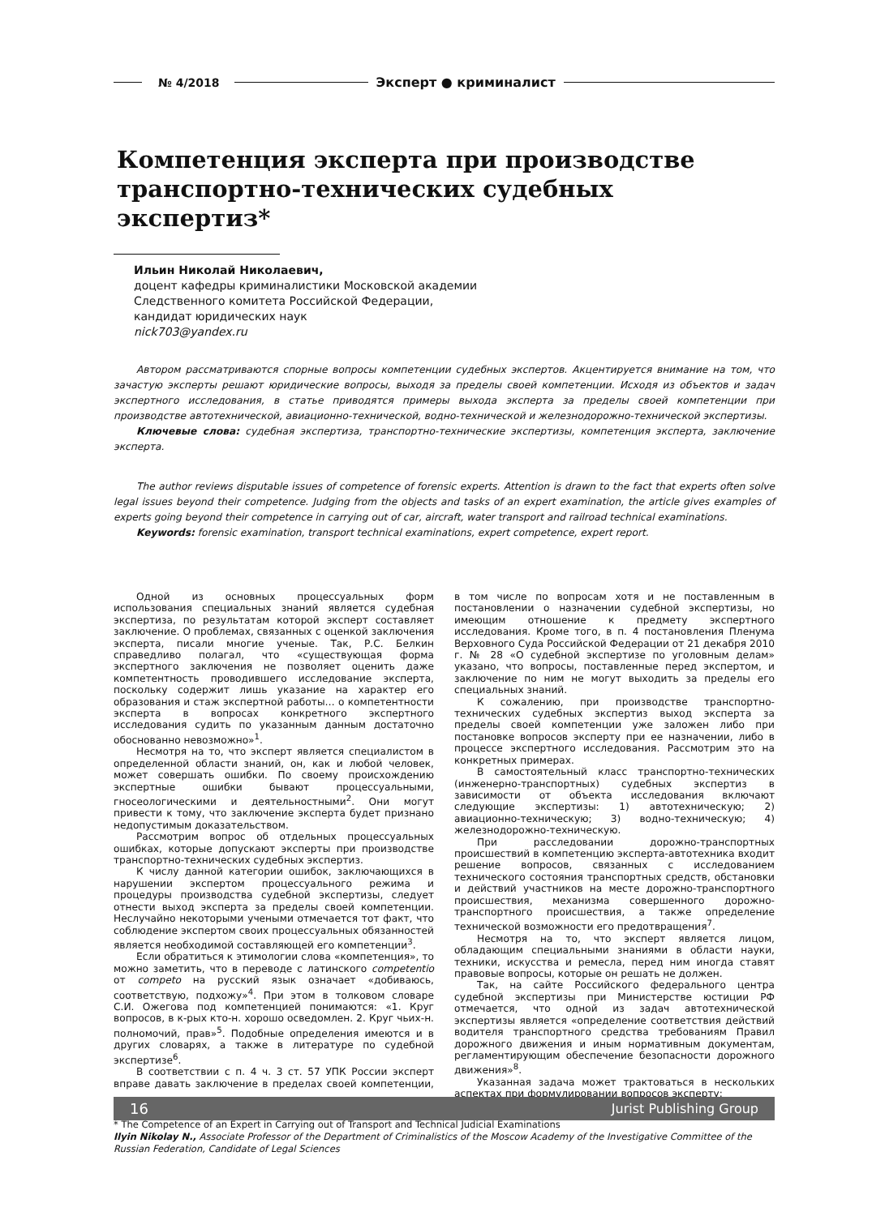№ 4/2018 Эксперт ● криминалист
Компетенция эксперта при производстве транспортно-технических судебных экспертиз*
Ильин Николай Николаевич,
доцент кафедры криминалистики Московской академии
Следственного комитета Российской Федерации,
кандидат юридических наук
nick703@yandex.ru
Автором рассматриваются спорные вопросы компетенции судебных экспертов. Акцентируется внимание на том, что зачастую эксперты решают юридические вопросы, выходя за пределы своей компетенции. Исходя из объектов и задач экспертного исследования, в статье приводятся примеры выхода эксперта за пределы своей компетенции при производстве автотехнической, авиационно-технической, водно-технической и железнодорожно-технической экспертизы.
Ключевые слова: судебная экспертиза, транспортно-технические экспертизы, компетенция эксперта, заключение эксперта.
The author reviews disputable issues of competence of forensic experts. Attention is drawn to the fact that experts often solve legal issues beyond their competence. Judging from the objects and tasks of an expert examination, the article gives examples of experts going beyond their competence in carrying out of car, aircraft, water transport and railroad technical examinations.
Keywords: forensic examination, transport technical examinations, expert competence, expert report.
Одной из основных процессуальных форм использования специальных знаний является судебная экспертиза, по результатам которой эксперт составляет заключение. О проблемах, связанных с оценкой заключения эксперта, писали многие ученые. Так, Р.С. Белкин справедливо полагал, что «существующая форма экспертного заключения не позволяет оценить даже компетентность проводившего исследование эксперта, поскольку содержит лишь указание на характер его образования и стаж экспертной работы… о компетентности эксперта в вопросах конкретного экспертного исследования судить по указанным данным достаточно обоснованно невозможно»<sup>1</sup>.
Несмотря на то, что эксперт является специалистом в определенной области знаний, он, как и любой человек, может совершать ошибки. По своему происхождению экспертные ошибки бывают процессуальными, гносеологическими и деятельностными<sup>2</sup>. Они могут привести к тому, что заключение эксперта будет признано недопустимым доказательством.
Рассмотрим вопрос об отдельных процессуальных ошибках, которые допускают эксперты при производстве транспортно-технических судебных экспертиз.
К числу данной категории ошибок, заключающихся в нарушении экспертом процессуального режима и процедуры производства судебной экспертизы, следует отнести выход эксперта за пределы своей компетенции. Неслучайно некоторыми учеными отмечается тот факт, что соблюдение экспертом своих процессуальных обязанностей является необходимой составляющей его компетенции<sup>3</sup>.
Если обратиться к этимологии слова «компетенция», то можно заметить, что в переводе с латинского competentio от competo на русский язык означает «добиваюсь, соответствую, подхожу»<sup>4</sup>. При этом в толковом словаре С.И. Ожегова под компетенцией понимаются: «1. Круг вопросов, в к-рых кто-н. хорошо осведомлен. 2. Круг чьих-н. полномочий, прав»<sup>5</sup>. Подобные определения имеются и в других словарях, а также в литературе по судебной экспертизе<sup>6</sup>.
В соответствии с п. 4 ч. 3 ст. 57 УПК России эксперт вправе давать заключение в пределах своей компетенции, в том числе по вопросам хотя и не поставленным в постановлении о назначении судебной экспертизы, но имеющим отношение к предмету экспертного исследования. Кроме того, в п. 4 постановления Пленума Верховного Суда Российской Федерации от 21 декабря 2010 г. № 28 «О судебной экспертизе по уголовным делам» указано, что вопросы, поставленные перед экспертом, и заключение по ним не могут выходить за пределы его специальных знаний.
К сожалению, при производстве транспортно-технических судебных экспертиз выход эксперта за пределы своей компетенции уже заложен либо при постановке вопросов эксперту при ее назначении, либо в процессе экспертного исследования. Рассмотрим это на конкретных примерах.
В самостоятельный класс транспортно-технических (инженерно-транспортных) судебных экспертиз в зависимости от объекта исследования включают следующие экспертизы: 1) автотехническую; 2) авиационно-техническую; 3) водно-техническую; 4) железнодорожно-техническую.
При расследовании дорожно-транспортных происшествий в компетенцию эксперта-автотехника входит решение вопросов, связанных с исследованием технического состояния транспортных средств, обстановки и действий участников на месте дорожно-транспортного происшествия, механизма совершенного дорожно-транспортного происшествия, а также определение технической возможности его предотвращения<sup>7</sup>.
Несмотря на то, что эксперт является лицом, обладающим специальными знаниями в области науки, техники, искусства и ремесла, перед ним иногда ставят правовые вопросы, которые он решать не должен.
Так, на сайте Российского федерального центра судебной экспертизы при Министерстве юстиции РФ отмечается, что одной из задач автотехнической экспертизы является «определение соответствия действий водителя транспортного средства требованиям Правил дорожного движения и иным нормативным документам, регламентирующим обеспечение безопасности дорожного движения»<sup>8</sup>.
Указанная задача может трактоваться в нескольких аспектах при формулировании вопросов эксперту:
* The Competence of an Expert in Carrying out of Transport and Technical Judicial Examinations
Ilyin Nikolay N., Associate Professor of the Department of Criminalistics of the Moscow Academy of the Investigative Committee of the Russian Federation, Candidate of Legal Sciences
16 Jurist Publishing Group